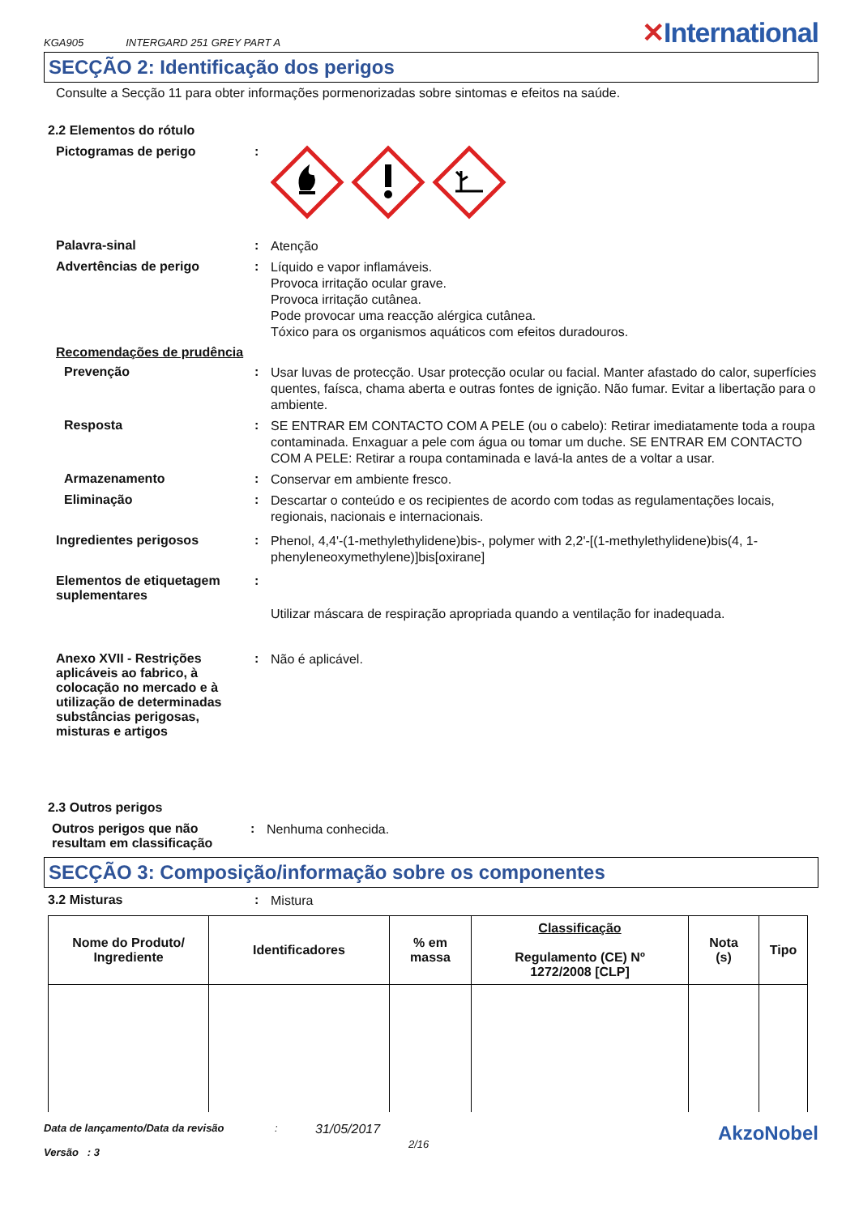KGA905 INTERGARD 251 GREY PART A ✕International
SECÇÃO 2: Identificação dos perigos
Consulte a Secção 11 para obter informações pormenorizadas sobre sintomas e efeitos na saúde.
2.2 Elementos do rótulo
Pictogramas de perigo :
Palavra-sinal :
Atenção
Advertências de perigo :
Líquido e vapor inflamáveis.
Provoca irritação ocular grave.
Provoca irritação cutânea.
Pode provocar uma reacção alérgica cutânea.
Tóxico para os organismos aquáticos com efeitos duradouros.
Recomendações de prudência
Prevenção :
Usar luvas de protecção. Usar protecção ocular ou facial. Manter afastado do calor, superfícies quentes, faísca, chama aberta e outras fontes de ignição. Não fumar. Evitar a libertação para o ambiente.
Resposta :
SE ENTRAR EM CONTACTO COM A PELE (ou o cabelo): Retirar imediatamente toda a roupa contaminada. Enxaguar a pele com água ou tomar um duche. SE ENTRAR EM CONTACTO COM A PELE: Retirar a roupa contaminada e lavá-la antes de a voltar a usar.
Armazenamento :
Conservar em ambiente fresco.
Eliminação :
Descartar o conteúdo e os recipientes de acordo com todas as regulamentações locais, regionais, nacionais e internacionais.
Ingredientes perigosos :
Phenol, 4,4'-(1-methylethylidene)bis-, polymer with 2,2'-[(1-methylethylidene)bis(4, 1-phenyleneoxymethylene)]bis[oxirane]
Elementos de etiquetagem suplementares
:
Utilizar máscara de respiração apropriada quando a ventilação for inadequada.
Anexo XVII - Restrições aplicáveis ao fabrico, à colocação no mercado e à utilização de determinadas substâncias perigosas, misturas e artigos
:
Não é aplicável.
2.3 Outros perigos
Outros perigos que não resultam em classificação
:
Nenhuma conhecida.
SECÇÃO 3: Composição/informação sobre os componentes
3.2 Misturas :
Mistura
| Nome do Produto/ Ingrediente | Identificadores | % em massa | Classificação Regulamento (CE) Nº 1272/2008 [CLP] | Nota (s) | Tipo |
| --- | --- | --- | --- | --- | --- |
Data de lançamento/Data da revisão
Versão : 3
:
31/05/2017
2/16
AkzoNobel